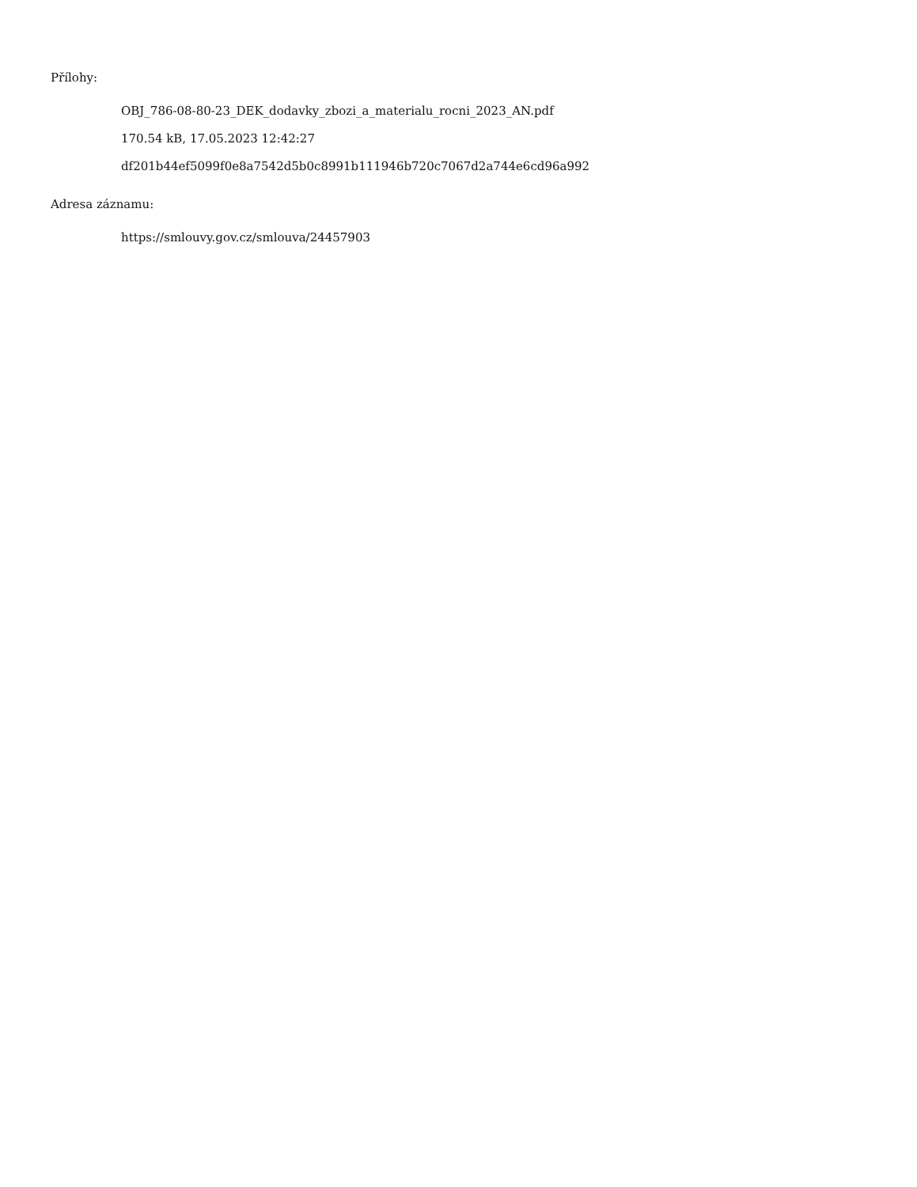Přílohy:
OBJ_786-08-80-23_DEK_dodavky_zbozi_a_materialu_rocni_2023_AN.pdf
170.54 kB, 17.05.2023 12:42:27
df201b44ef5099f0e8a7542d5b0c8991b111946b720c7067d2a744e6cd96a992
Adresa záznamu:
https://smlouvy.gov.cz/smlouva/24457903